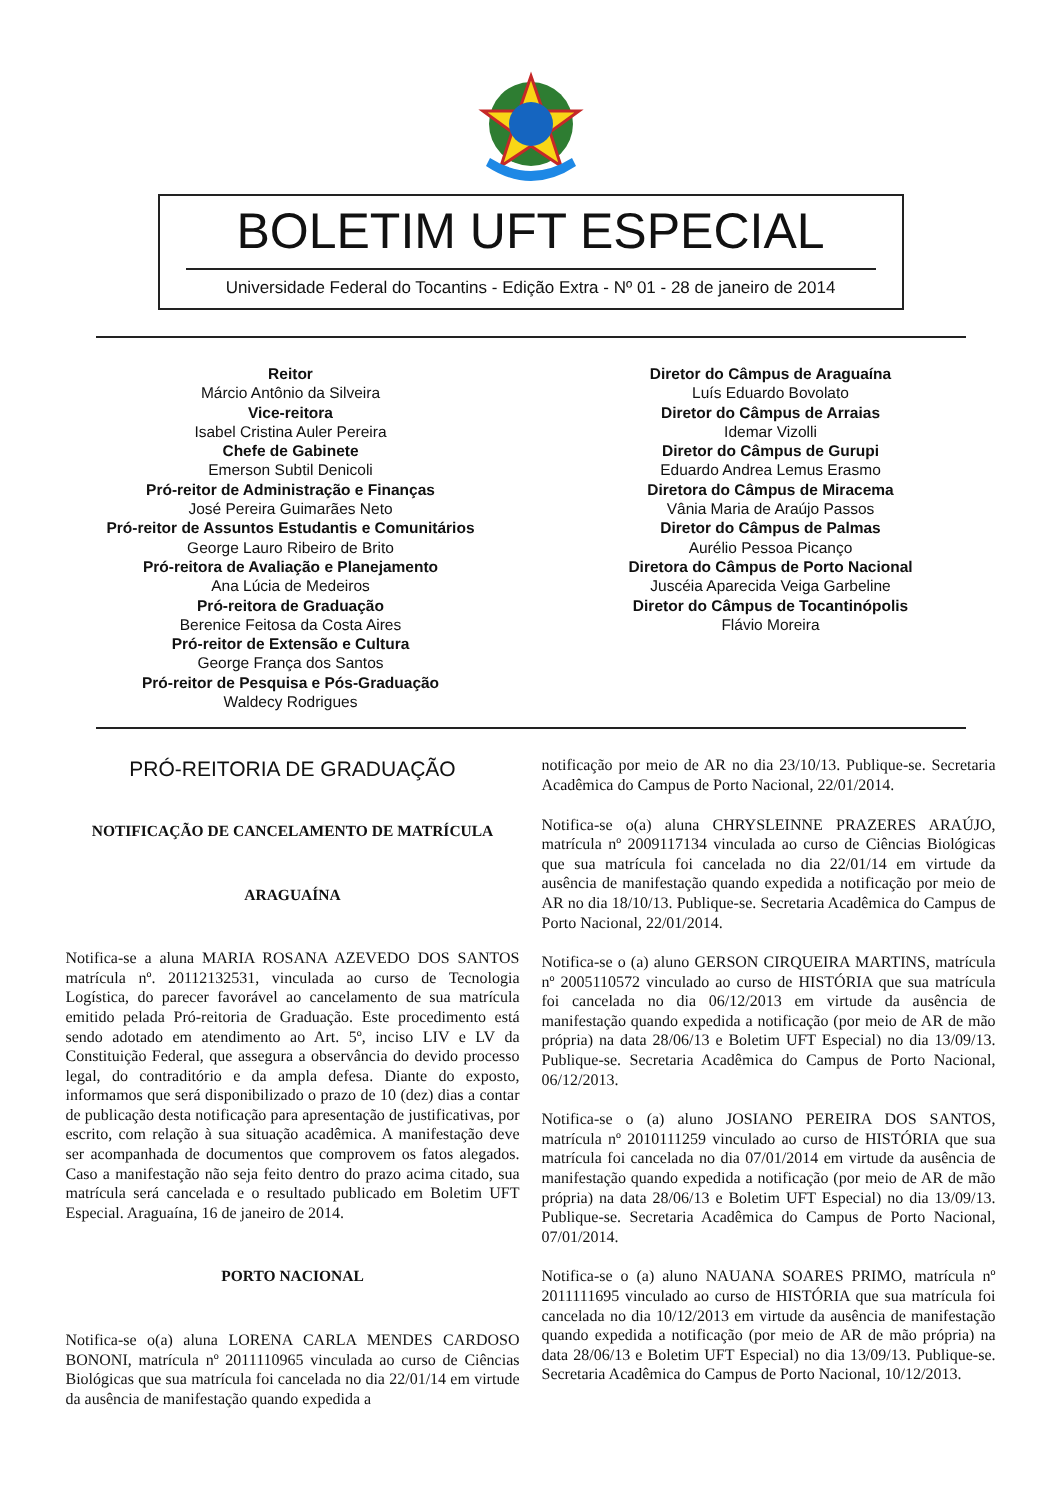BOLETIM UFT ESPECIAL
Universidade Federal do Tocantins - Edição Extra - Nº 01 - 28 de janeiro de 2014
Reitor
Márcio Antônio da Silveira
Vice-reitora
Isabel Cristina Auler Pereira
Chefe de Gabinete
Emerson Subtil Denicoli
Pró-reitor de Administração e Finanças
José Pereira Guimarães Neto
Pró-reitor de Assuntos Estudantis e Comunitários
George Lauro Ribeiro de Brito
Pró-reitora de Avaliação e Planejamento
Ana Lúcia de Medeiros
Pró-reitora de Graduação
Berenice Feitosa da Costa Aires
Pró-reitor de Extensão e Cultura
George França dos Santos
Pró-reitor de Pesquisa e Pós-Graduação
Waldecy Rodrigues
Diretor do Câmpus de Araguaína
Luís Eduardo Bovolato
Diretor do Câmpus de Arraias
Idemar Vizolli
Diretor do Câmpus de Gurupi
Eduardo Andrea Lemus Erasmo
Diretora do Câmpus de Miracema
Vânia Maria de Araújo Passos
Diretor do Câmpus de Palmas
Aurélio Pessoa Picanço
Diretora do Câmpus de Porto Nacional
Juscéia Aparecida Veiga Garbeline
Diretor do Câmpus de Tocantinópolis
Flávio Moreira
PRÓ-REITORIA DE GRADUAÇÃO
NOTIFICAÇÃO DE CANCELAMENTO DE MATRÍCULA
ARAGUAÍNA
Notifica-se a aluna MARIA ROSANA AZEVEDO DOS SANTOS matrícula nº. 20112132531, vinculada ao curso de Tecnologia Logística, do parecer favorável ao cancelamento de sua matrícula emitido pelada Pró-reitoria de Graduação. Este procedimento está sendo adotado em atendimento ao Art. 5º, inciso LIV e LV da Constituição Federal, que assegura a observância do devido processo legal, do contraditório e da ampla defesa. Diante do exposto, informamos que será disponibilizado o prazo de 10 (dez) dias a contar de publicação desta notificação para apresentação de justificativas, por escrito, com relação à sua situação acadêmica. A manifestação deve ser acompanhada de documentos que comprovem os fatos alegados. Caso a manifestação não seja feito dentro do prazo acima citado, sua matrícula será cancelada e o resultado publicado em Boletim UFT Especial. Araguaína, 16 de janeiro de 2014.
PORTO NACIONAL
Notifica-se o(a) aluna LORENA CARLA MENDES CARDOSO BONONI, matrícula nº 2011110965 vinculada ao curso de Ciências Biológicas que sua matrícula foi cancelada no dia 22/01/14 em virtude da ausência de manifestação quando expedida a
notificação por meio de AR no dia 23/10/13. Publique-se. Secretaria Acadêmica do Campus de Porto Nacional, 22/01/2014.
Notifica-se o(a) aluna CHRYSLEINNE PRAZERES ARAÚJO, matrícula nº 2009117134 vinculada ao curso de Ciências Biológicas que sua matrícula foi cancelada no dia 22/01/14 em virtude da ausência de manifestação quando expedida a notificação por meio de AR no dia 18/10/13. Publique-se. Secretaria Acadêmica do Campus de Porto Nacional, 22/01/2014.
Notifica-se o (a) aluno GERSON CIRQUEIRA MARTINS, matrícula nº 2005110572 vinculado ao curso de HISTÓRIA que sua matrícula foi cancelada no dia 06/12/2013 em virtude da ausência de manifestação quando expedida a notificação (por meio de AR de mão própria) na data 28/06/13 e Boletim UFT Especial) no dia 13/09/13. Publique-se. Secretaria Acadêmica do Campus de Porto Nacional, 06/12/2013.
Notifica-se o (a) aluno JOSIANO PEREIRA DOS SANTOS, matrícula nº 2010111259 vinculado ao curso de HISTÓRIA que sua matrícula foi cancelada no dia 07/01/2014 em virtude da ausência de manifestação quando expedida a notificação (por meio de AR de mão própria) na data 28/06/13 e Boletim UFT Especial) no dia 13/09/13. Publique-se. Secretaria Acadêmica do Campus de Porto Nacional, 07/01/2014.
Notifica-se o (a) aluno NAUANA SOARES PRIMO, matrícula nº 2011111695 vinculado ao curso de HISTÓRIA que sua matrícula foi cancelada no dia 10/12/2013 em virtude da ausência de manifestação quando expedida a notificação (por meio de AR de mão própria) na data 28/06/13 e Boletim UFT Especial) no dia 13/09/13. Publique-se. Secretaria Acadêmica do Campus de Porto Nacional, 10/12/2013.